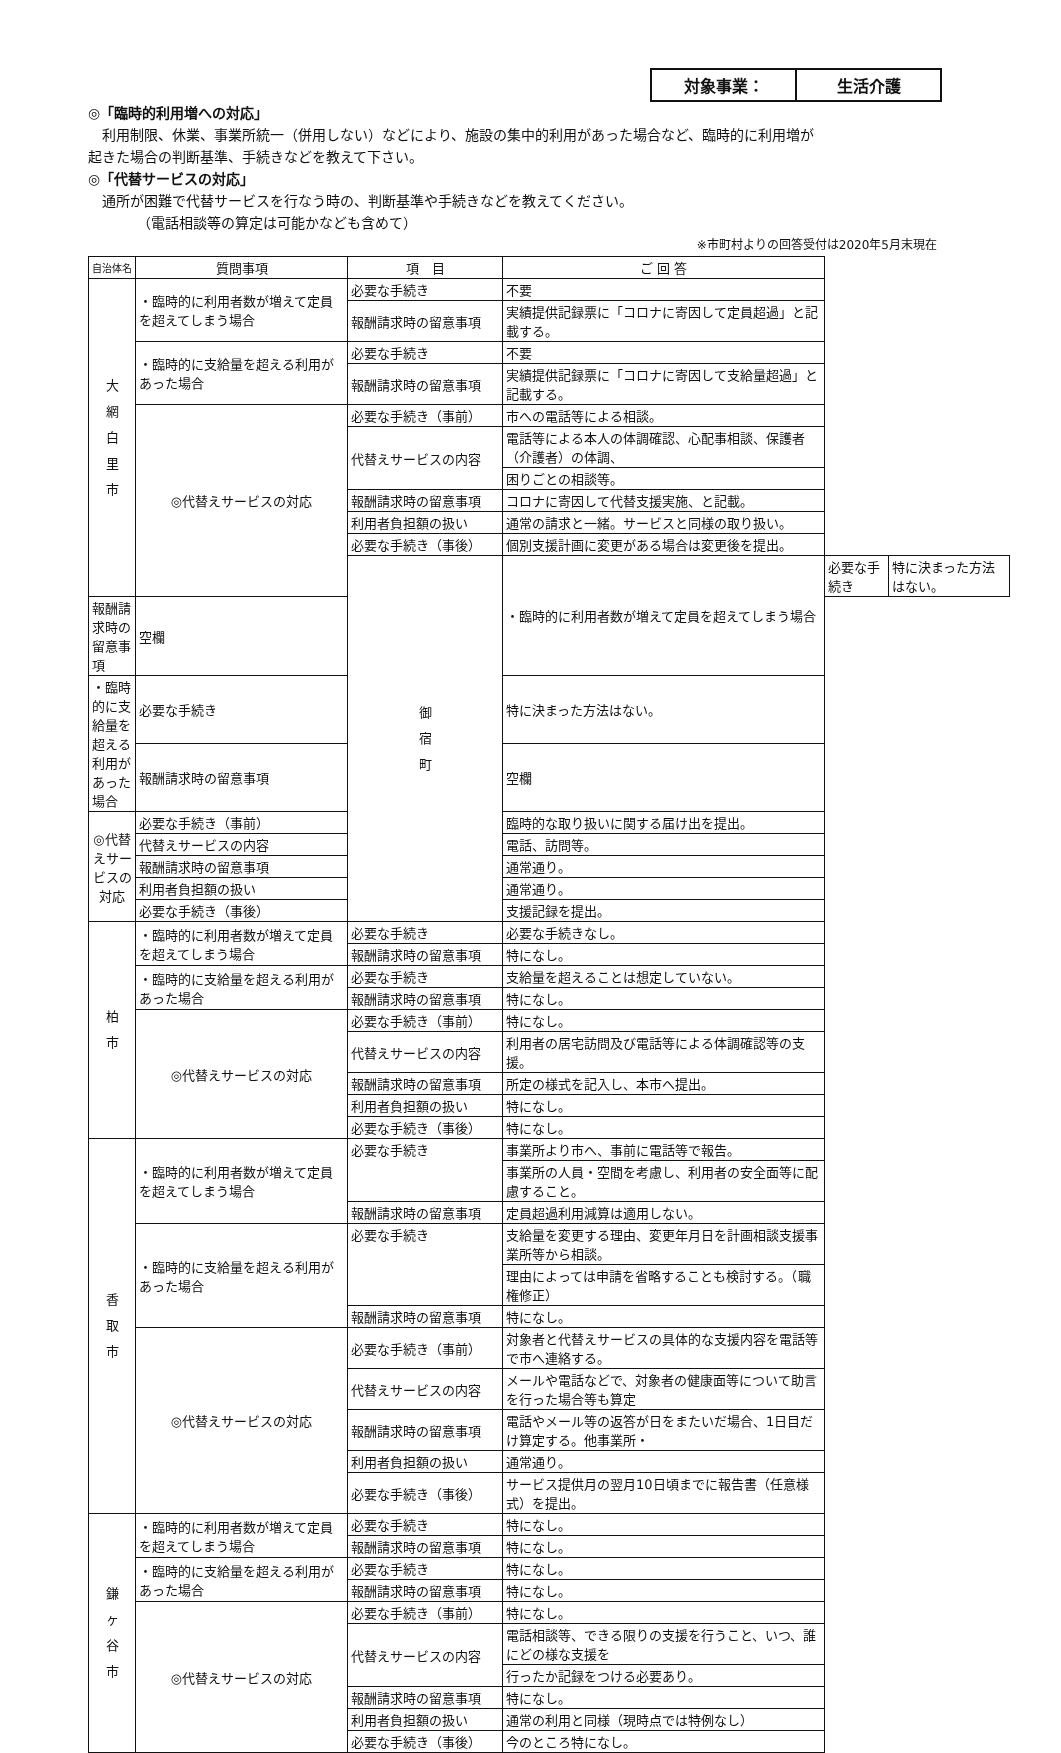対象事業： 生活介護
◎「臨時的利用増への対応」
　利用制限、休業、事業所統一（併用しない）などにより、施設の集中的利用があった場合など、臨時的に利用増が
起きた場合の判断基準、手続きなどを教えて下さい。
◎「代替サービスの対応」
　通所が困難で代替サービスを行なう時の、判断基準や手続きなどを教えてください。
　　　　（電話相談等の算定は可能かなども含めて）
※市町村よりの回答受付は2020年5月末現在
| 自治体名 | 質問事項 | 項 目 | ご 回 答 | | |
| --- | --- | --- | --- | --- | --- |
| 大 網 白 里 市 | ・臨時的に利用者数が増えて定員を超えてしまう場合 | 必要な手続き | 不要 | | |
| | | 報酬請求時の留意事項 | 実績提供記録票に「コロナに寄因して定員超過」と記載する。 | | |
| | ・臨時的に支給量を超える利用があった場合 | 必要な手続き | 不要 | | |
| | | 報酬請求時の留意事項 | 実績提供記録票に「コロナに寄因して支給量超過」と記載する。 | | |
| | ◎代替えサービスの対応 | 必要な手続き（事前） | 市への電話等による相談。 | | |
| | | 代替えサービスの内容 | 電話等による本人の体調確認、心配事相談、保護者（介護者）の体調、 | | |
| | | | 困りごとの相談等。 | | |
| | | 報酬請求時の留意事項 | コロナに寄因して代替支援実施、と記載。 | | |
| | | 利用者負担額の扱い | 通常の請求と一緒。サービスと同様の取り扱い。 | | |
| | | 必要な手続き（事後） | 個別支援計画に変更がある場合は変更後を提出。 | | |
| | | 御 宿 町 | ・臨時的に利用者数が増えて定員を超えてしまう場合 | 必要な手続き | 特に決まった方法はない。 |
| 報酬請求時の留意事項 | 空欄 | | | | |
| ・臨時的に支給量を超える利用があった場合 | 必要な手続き | | 特に決まった方法はない。 | | |
| | 報酬請求時の留意事項 | | 空欄 | | |
| ◎代替えサービスの対応 | 必要な手続き（事前） | | 臨時的な取り扱いに関する届け出を提出。 | | |
| | 代替えサービスの内容 | | 電話、訪問等。 | | |
| | 報酬請求時の留意事項 | | 通常通り。 | | |
| | 利用者負担額の扱い | | 通常通り。 | | |
| | 必要な手続き（事後） | | 支援記録を提出。 | | |
| 柏 市 | ・臨時的に利用者数が増えて定員を超えてしまう場合 | 必要な手続き | 必要な手続きなし。 | | |
| | | 報酬請求時の留意事項 | 特になし。 | | |
| | ・臨時的に支給量を超える利用があった場合 | 必要な手続き | 支給量を超えることは想定していない。 | | |
| | | 報酬請求時の留意事項 | 特になし。 | | |
| | ◎代替えサービスの対応 | 必要な手続き（事前） | 特になし。 | | |
| | | 代替えサービスの内容 | 利用者の居宅訪問及び電話等による体調確認等の支援。 | | |
| | | 報酬請求時の留意事項 | 所定の様式を記入し、本市へ提出。 | | |
| | | 利用者負担額の扱い | 特になし。 | | |
| | | 必要な手続き（事後） | 特になし。 | | |
| 香 取 市 | ・臨時的に利用者数が増えて定員を超えてしまう場合 | 必要な手続き | 事業所より市へ、事前に電話等で報告。 | | |
| | | | 事業所の人員・空間を考慮し、利用者の安全面等に配慮すること。 | | |
| | | 報酬請求時の留意事項 | 定員超過利用減算は適用しない。 | | |
| | ・臨時的に支給量を超える利用があった場合 | 必要な手続き | 支給量を変更する理由、変更年月日を計画相談支援事業所等から相談。 | | |
| | | | 理由によっては申請を省略することも検討する。（職権修正） | | |
| | | 報酬請求時の留意事項 | 特になし。 | | |
| | ◎代替えサービスの対応 | 必要な手続き（事前） | 対象者と代替えサービスの具体的な支援内容を電話等で市へ連絡する。 | | |
| | | 代替えサービスの内容 | メールや電話などで、対象者の健康面等について助言を行った場合等も算定 | | |
| | | 報酬請求時の留意事項 | 電話やメール等の返答が日をまたいだ場合、1日目だけ算定する。他事業所・ | | |
| | | 利用者負担額の扱い | 通常通り。 | | |
| | | 必要な手続き（事後） | サービス提供月の翌月10日頃までに報告書（任意様式）を提出。 | | |
| 鎌 ヶ 谷 市 | ・臨時的に利用者数が増えて定員を超えてしまう場合 | 必要な手続き | 特になし。 | | |
| | | 報酬請求時の留意事項 | 特になし。 | | |
| | ・臨時的に支給量を超える利用があった場合 | 必要な手続き | 特になし。 | | |
| | | 報酬請求時の留意事項 | 特になし。 | | |
| | ◎代替えサービスの対応 | 必要な手続き（事前） | 特になし。 | | |
| | | 代替えサービスの内容 | 電話相談等、できる限りの支援を行うこと、いつ、誰にどの様な支援を | | |
| | | | 行ったか記録をつける必要あり。 | | |
| | | 報酬請求時の留意事項 | 特になし。 | | |
| | | 利用者負担額の扱い | 通常の利用と同様（現時点では特例なし） | | |
| | | 必要な手続き（事後） | 今のところ特になし。 | | |